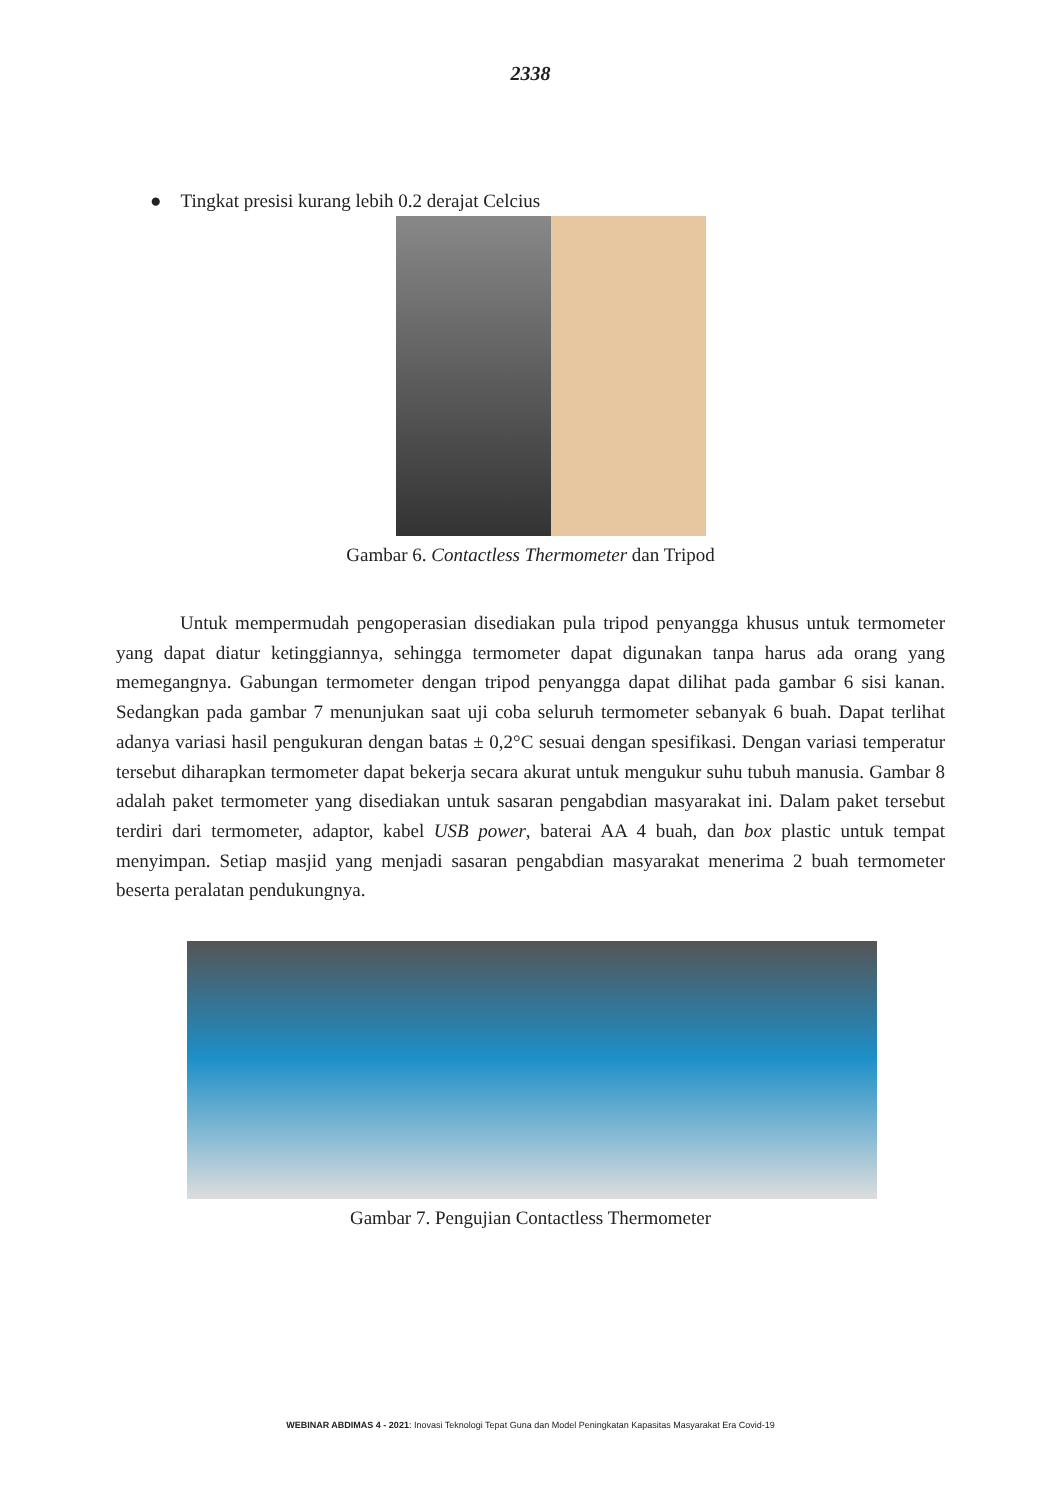2338
● Tingkat presisi kurang lebih 0.2 derajat Celcius
Gambar 6. Contactless Thermometer dan Tripod
Untuk mempermudah pengoperasian disediakan pula tripod penyangga khusus untuk termometer yang dapat diatur ketinggiannya, sehingga termometer dapat digunakan tanpa harus ada orang yang memegangnya. Gabungan termometer dengan tripod penyangga dapat dilihat pada gambar 6 sisi kanan. Sedangkan pada gambar 7 menunjukan saat uji coba seluruh termometer sebanyak 6 buah. Dapat terlihat adanya variasi hasil pengukuran dengan batas ± 0,2°C sesuai dengan spesifikasi. Dengan variasi temperatur tersebut diharapkan termometer dapat bekerja secara akurat untuk mengukur suhu tubuh manusia. Gambar 8 adalah paket termometer yang disediakan untuk sasaran pengabdian masyarakat ini. Dalam paket tersebut terdiri dari termometer, adaptor, kabel USB power, baterai AA 4 buah, dan box plastic untuk tempat menyimpan. Setiap masjid yang menjadi sasaran pengabdian masyarakat menerima 2 buah termometer beserta peralatan pendukungnya.
Gambar 7. Pengujian Contactless Thermometer
WEBINAR ABDIMAS 4 - 2021: Inovasi Teknologi Tepat Guna dan Model Peningkatan Kapasitas Masyarakat Era Covid-19